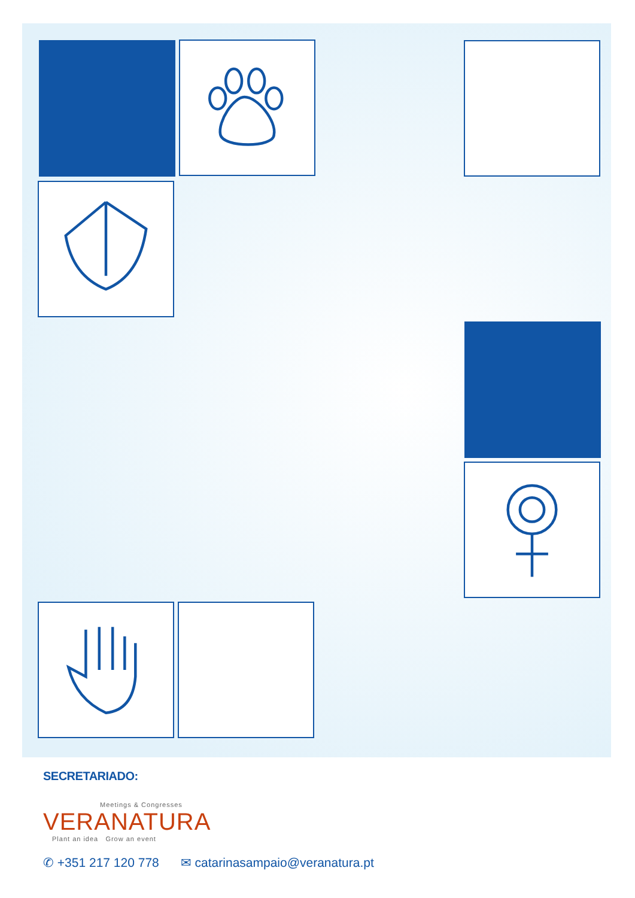SECRETARIADO:
Meetings & Congresses
VERANATURA
Plant an idea Grow an event
✆ +351 217 120 778 ✉ catarinasampaio@veranatura.pt